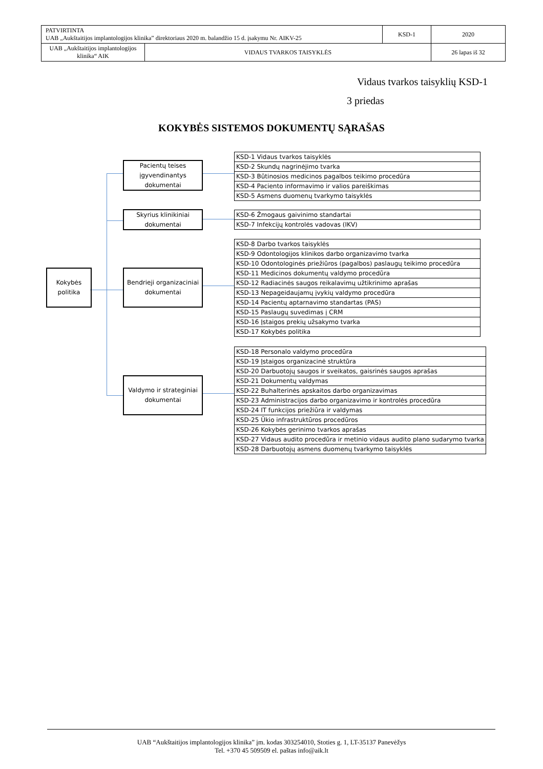| PATVIRTINTA UAB „Aukštaitijos implantologijos klinika” direktoriaus 2020 m. balandžio 15 d. įsakymu Nr. AIKV-25 | | KSD-1 | 2020 |
| UAB „Aukštaitijos implantologijos klinika“ AIK | VIDAUS TVARKOS TAISYKLĖS | | 26 lapas iš 32 |
Vidaus tvarkos taisyklių KSD-1
3 priedas
KOKYBĖS SISTEMOS DOKUMENTŲ SĄRAŠAS
Kokybės
politika
Pacientų teises įgyvendinantys dokumentai
Skyrius klinikiniai dokumentai
Bendrieji organizaciniai dokumentai
Valdymo ir strateginiai dokumentai
| KSD-1 Vidaus tvarkos taisyklės |
| KSD-2 Skundų nagrinėjimo tvarka |
| KSD-3 Būtinosios medicinos pagalbos teikimo procedūra |
| KSD-4 Paciento informavimo ir valios pareiškimas |
| KSD-5 Asmens duomenų tvarkymo taisyklės |
| KSD-6 Žmogaus gaivinimo standartai |
| KSD-7 Infekcijų kontrolės vadovas (IKV) |
| KSD-8 Darbo tvarkos taisyklės |
| KSD-9 Odontologijos klinikos darbo organizavimo tvarka |
| KSD-10 Odontologinės priežiūros (pagalbos) paslaugų teikimo procedūra |
| KSD-11 Medicinos dokumentų valdymo procedūra |
| KSD-12 Radiacinės saugos reikalavimų užtikrinimo aprašas |
| KSD-13 Nepageidaujamų įvykių valdymo procedūra |
| KSD-14 Pacientų aptarnavimo standartas (PAS) |
| KSD-15 Paslaugų suvedimas į CRM |
| KSD-16 Įstaigos prekių užsakymo tvarka |
| KSD-17 Kokybės politika |
| KSD-18 Personalo valdymo procedūra |
| KSD-19 Įstaigos organizacinė struktūra |
| KSD-20 Darbuotojų saugos ir sveikatos, gaisrinės saugos aprašas |
| KSD-21 Dokumentų valdymas |
| KSD-22 Buhalterinės apskaitos darbo organizavimas |
| KSD-23 Administracijos darbo organizavimo ir kontrolės procedūra |
| KSD-24 IT funkcijos priežiūra ir valdymas |
| KSD-25 Ūkio infrastruktūros procedūros |
| KSD-26 Kokybės gerinimo tvarkos aprašas |
| KSD-27 Vidaus audito procedūra ir metinio vidaus audito plano sudarymo tvarka |
| KSD-28 Darbuotojų asmens duomenų tvarkymo taisyklės |
UAB “Aukštaitijos implantologijos klinika” įm. kodas 303254010, Stoties g. 1, LT-35137 Panevėžys
Tel. +370 45 509509 el. paštas info@aik.lt